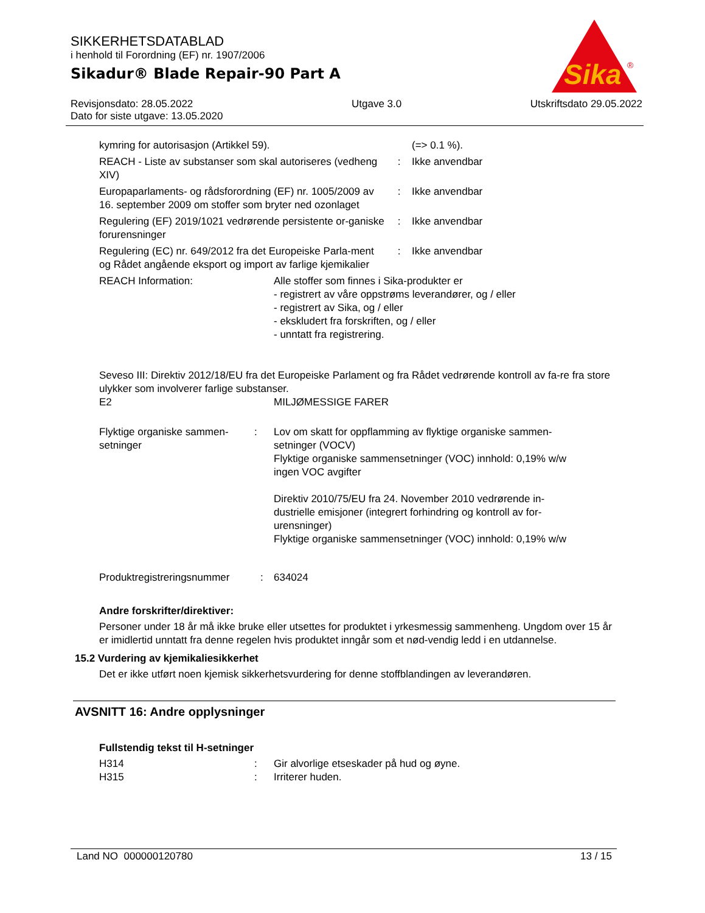SIKKERHETSDATABLAD
i henhold til Forordning (EF) nr. 1907/2006
Sikadur® Blade Repair-90 Part A
Revisjonsdato: 28.05.2022
Dato for siste utgave: 13.05.2020
Utgave 3.0 Utskriftsdato 29.05.2022
Sika
®
| kymring for autorisasjon (Artikkel 59). | | (=> 0.1 %). |
| REACH - Liste av substanser som skal autoriseres (vedheng XIV) | : | Ikke anvendbar |
| Europaparlaments- og rådsforordning (EF) nr. 1005/2009 av 16. september 2009 om stoffer som bryter ned ozonlaget | : | Ikke anvendbar |
| Regulering (EF) 2019/1021 vedrørende persistente or-ganiske forurensninger | : | Ikke anvendbar |
| Regulering (EC) nr. 649/2012 fra det Europeiske Parla-ment og Rådet angående eksport og import av farlige kjemikalier | : | Ikke anvendbar |
| REACH Information: | Alle stoffer som finnes i Sika-produkter er - registrert av våre oppstrøms leverandører, og / eller - registrert av Sika, og / eller - ekskludert fra forskriften, og / eller - unntatt fra registrering. |
Seveso III: Direktiv 2012/18/EU fra det Europeiske Parlament og fra Rådet vedrørende kontroll av fa-re fra store ulykker som involverer farlige substanser.
| E2 | MILJØMESSIGE FARER |
| Flyktige organiske sammen-setninger | : | Lov om skatt for oppflamming av flyktige organiske sammen-setninger (VOCV) Flyktige organiske sammensetninger (VOC) innhold: 0,19% w/w ingen VOC avgifter Direktiv 2010/75/EU fra 24. November 2010 vedrørende in-dustrielle emisjoner (integrert forhindring og kontroll av for-urensninger) Flyktige organiske sammensetninger (VOC) innhold: 0,19% w/w |
| Produktregistreringsnummer | : | 634024 |
Andre forskrifter/direktiver:
Personer under 18 år må ikke bruke eller utsettes for produktet i yrkesmessig sammenheng. Ungdom over 15 år er imidlertid unntatt fra denne regelen hvis produktet inngår som et nød-vendig ledd i en utdannelse.
15.2 Vurdering av kjemikaliesikkerhet
Det er ikke utført noen kjemisk sikkerhetsvurdering for denne stoffblandingen av leverandøren.
AVSNITT 16: Andre opplysninger
Fullstendig tekst til H-setninger
| H314 | : | Gir alvorlige etseskader på hud og øyne. |
| H315 | : | Irriterer huden. |
Land NO 000000120780 13 / 15